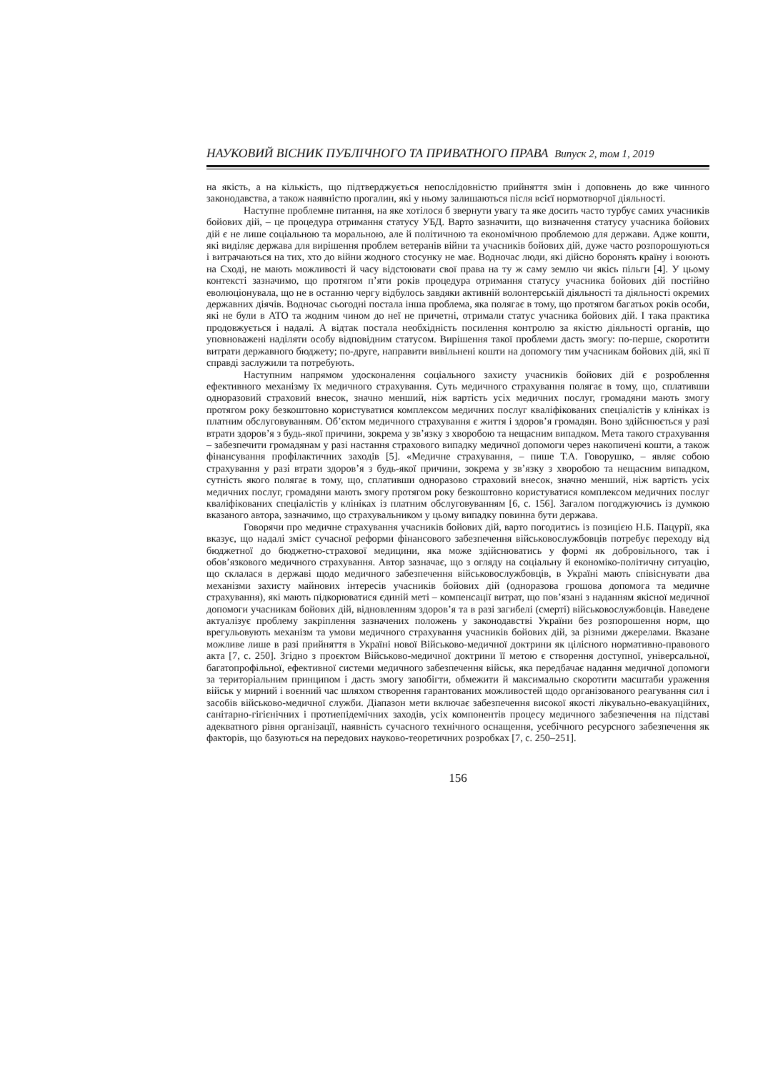НАУКОВИЙ ВІСНИК ПУБЛІЧНОГО ТА ПРИВАТНОГО ПРАВА Випуск 2, том 1, 2019
на якість, а на кількість, що підтверджується непослідовністю прийняття змін і доповнень до вже чинного законодавства, а також наявністю прогалин, які у ньому залишаються після всієї нормотворчої діяльності.
Наступне проблемне питання, на яке хотілося б звернути увагу та яке досить часто турбує самих учасників бойових дій, – це процедура отримання статусу УБД. Варто зазначити, що визначення статусу учасника бойових дій є не лише соціальною та моральною, але й політичною та економічною проблемою для держави. Адже кошти, які виділяє держава для вирішення проблем ветеранів війни та учасників бойових дій, дуже часто розпорошуються і витрачаються на тих, хто до війни жодного стосунку не має. Водночас люди, які дійсно боронять країну і воюють на Сході, не мають можливості й часу відстоювати свої права на ту ж саму землю чи якісь пільги [4]. У цьому контексті зазначимо, що протягом п’яти років процедура отримання статусу учасника бойових дій постійно еволюціонувала, що не в останню чергу відбулось завдяки активній волонтерській діяльності та діяльності окремих державних діячів. Водночас сьогодні постала інша проблема, яка полягає в тому, що протягом багатьох років особи, які не були в АТО та жодним чином до неї не причетні, отримали статус учасника бойових дій. І така практика продовжується і надалі. А відтак постала необхідність посилення контролю за якістю діяльності органів, що уповноважені наділяти особу відповідним статусом. Вирішення такої проблеми дасть змогу: по-перше, скоротити витрати державного бюджету; по-друге, направити вивільнені кошти на допомогу тим учасникам бойових дій, які її справді заслужили та потребують.
Наступним напрямом удосконалення соціального захисту учасників бойових дій є розроблення ефективного механізму їх медичного страхування. Суть медичного страхування полягає в тому, що, сплативши одноразовий страховий внесок, значно менший, ніж вартість усіх медичних послуг, громадяни мають змогу протягом року безкоштовно користуватися комплексом медичних послуг кваліфікованих спеціалістів у клініках із платним обслуговуванням. Об’єктом медичного страхування є життя і здоров’я громадян. Воно здійснюється у разі втрати здоров’я з будь-якої причини, зокрема у зв’язку з хворобою та нещасним випадком. Мета такого страхування – забезпечити громадянам у разі настання страхового випадку медичної допомоги через накопичені кошти, а також фінансування профілактичних заходів [5]. «Медичне страхування, – пише Т.А. Говорушко, – являє собою страхування у разі втрати здоров’я з будь-якої причини, зокрема у зв’язку з хворобою та нещасним випадком, сутність якого полягає в тому, що, сплативши одноразово страховий внесок, значно менший, ніж вартість усіх медичних послуг, громадяни мають змогу протягом року безкоштовно користуватися комплексом медичних послуг кваліфікованих спеціалістів у клініках із платним обслуговуванням [6, с. 156]. Загалом погоджуючись із думкою вказаного автора, зазначимо, що страхувальником у цьому випадку повинна бути держава.
Говорячи про медичне страхування учасників бойових дій, варто погодитись із позицією Н.Б. Пацурії, яка вказує, що надалі зміст сучасної реформи фінансового забезпечення військовослужбовців потребує переходу від бюджетної до бюджетно-страхової медицини, яка може здійснюватись у формі як добровільного, так і обов’язкового медичного страхування. Автор зазначає, що з огляду на соціальну й економіко-політичну ситуацію, що склалася в державі щодо медичного забезпечення військовослужбовців, в Україні мають співіснувати два механізми захисту майнових інтересів учасників бойових дій (одноразова грошова допомога та медичне страхування), які мають підкорюватися єдиній меті – компенсації витрат, що пов’язані з наданням якісної медичної допомоги учасникам бойових дій, відновленням здоров’я та в разі загибелі (смерті) військовослужбовців. Наведене актуалізує проблему закріплення зазначених положень у законодавстві України без розпорошення норм, що врегульовують механізм та умови медичного страхування учасників бойових дій, за різними джерелами. Вказане можливе лише в разі прийняття в Україні нової Військово-медичної доктрини як цілісного нормативно-правового акта [7, с. 250]. Згідно з проєктом Військово-медичної доктрини її метою є створення доступної, універсальної, багатопрофільної, ефективної системи медичного забезпечення військ, яка передбачає надання медичної допомоги за територіальним принципом і дасть змогу запобігти, обмежити й максимально скоротити масштаби ураження військ у мирний і воєнний час шляхом створення гарантованих можливостей щодо організованого реагування сил і засобів військово-медичної служби. Діапазон мети включає забезпечення високої якості лікувально-евакуаційних, санітарно-гігієнічних і протиепідемічних заходів, усіх компонентів процесу медичного забезпечення на підставі адекватного рівня організації, наявність сучасного технічного оснащення, усебічного ресурсного забезпечення як факторів, що базуються на передових науково-теоретичних розробках [7, с. 250–251].
156